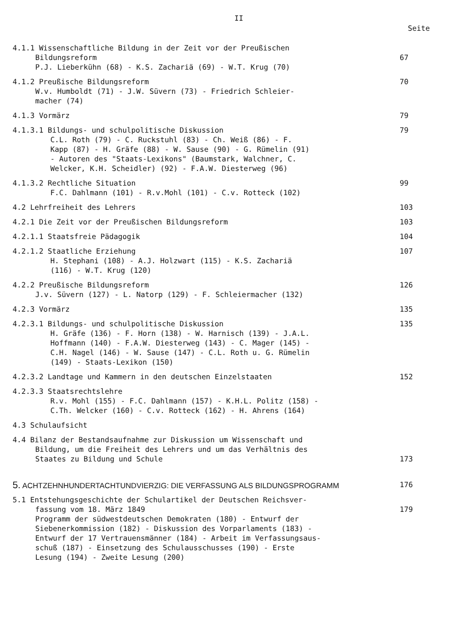II
Seite
4.1.1 Wissenschaftliche Bildung in der Zeit vor der Preußischen
Bildungsreform
P.J. Lieberkühn (68) - K.S. Zachariä (69) - W.T. Krug (70)
67
4.1.2 Preußische Bildungsreform
W.v. Humboldt (71) - J.W. Süvern (73) - Friedrich Schleier-
macher (74)
70
4.1.3 Vormärz 79
4.1.3.1 Bildungs- und schulpolitische Diskussion
C.L. Roth (79) - C. Ruckstuhl (83) - Ch. Weiß (86) - F.
Kapp (87) - H. Gräfe (88) - W. Sause (90) - G. Rümelin (91)
- Autoren des "Staats-Lexikons" (Baumstark, Walchner, C.
Welcker, K.H. Scheidler) (92) - F.A.W. Diesterweg (96)
79
4.1.3.2 Rechtliche Situation
F.C. Dahlmann (101) - R.v.Mohl (101) - C.v. Rotteck (102)
99
4.2 Lehrfreiheit des Lehrers 103
4.2.1 Die Zeit vor der Preußischen Bildungsreform 103
4.2.1.1 Staatsfreie Pädagogik 104
4.2.1.2 Staatliche Erziehung
H. Stephani (108) - A.J. Holzwart (115) - K.S. Zachariä
(116) - W.T. Krug (120)
107
4.2.2 Preußische Bildungsreform
J.v. Süvern (127) - L. Natorp (129) - F. Schleiermacher (132)
126
4.2.3 Vormärz 135
4.2.3.1 Bildungs- und schulpolitische Diskussion
H. Gräfe (136) - F. Horn (138) - W. Harnisch (139) - J.A.L.
Hoffmann (140) - F.A.W. Diesterweg (143) - C. Mager (145) -
C.H. Nagel (146) - W. Sause (147) - C.L. Roth u. G. Rümelin
(149) - Staats-Lexikon (150)
135
4.2.3.2 Landtage und Kammern in den deutschen Einzelstaaten 152
4.2.3.3 Staatsrechtslehre
R.v. Mohl (155) - F.C. Dahlmann (157) - K.H.L. Politz (158) -
C.Th. Welcker (160) - C.v. Rotteck (162) - H. Ahrens (164)
4.3 Schulaufsicht
4.4 Bilanz der Bestandsaufnahme zur Diskussion um Wissenschaft und
Bildung, um die Freiheit des Lehrers und um das Verhältnis des
Staates zu Bildung und Schule
173
5. ACHTZEHNHUNDERTACHTUNDVIERZIG: DIE VERFASSUNG ALS BILDUNGSPROGRAMM 176
5.1 Entstehungsgeschichte der Schulartikel der Deutschen Reichsver-
fassung vom 18. März 1849
Programm der südwestdeutschen Demokraten (180) - Entwurf der
Siebenerkommission (182) - Diskussion des Vorparlaments (183) -
Entwurf der 17 Vertrauensmänner (184) - Arbeit im Verfassungsaus-
schuß (187) - Einsetzung des Schulausschusses (190) - Erste
Lesung (194) - Zweite Lesung (200)
179